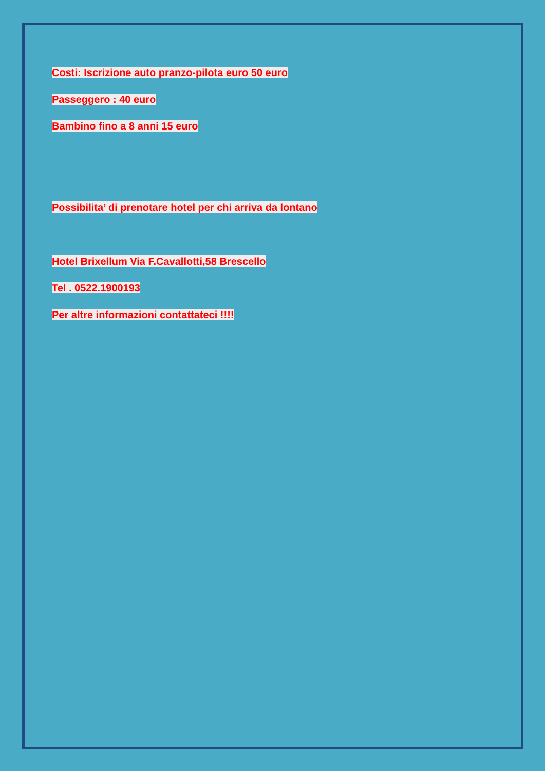Costi: Iscrizione auto pranzo-pilota euro 50 euro
Passeggero : 40 euro
Bambino fino a 8 anni 15 euro
Possibilita’ di prenotare hotel per chi arriva da lontano
Hotel Brixellum Via F.Cavallotti,58 Brescello
Tel . 0522.1900193
Per altre informazioni contattateci !!!!